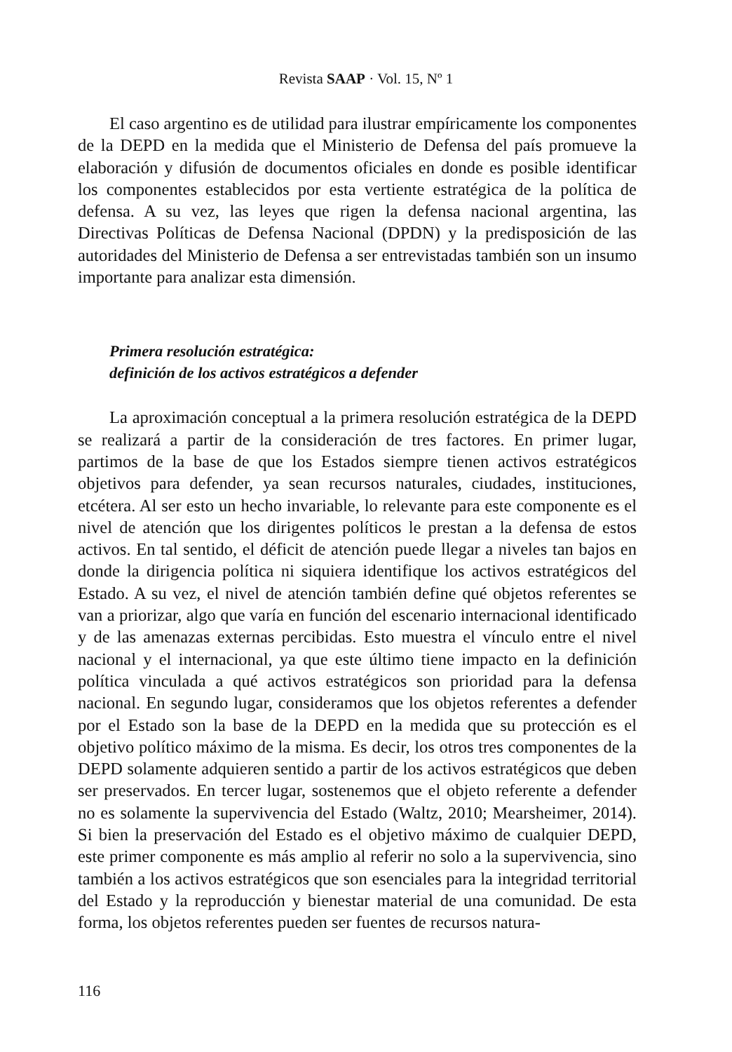Revista SAAP · Vol. 15, Nº 1
El caso argentino es de utilidad para ilustrar empíricamente los componentes de la DEPD en la medida que el Ministerio de Defensa del país promueve la elaboración y difusión de documentos oficiales en donde es posible identificar los componentes establecidos por esta vertiente estratégica de la política de defensa. A su vez, las leyes que rigen la defensa nacional argentina, las Directivas Políticas de Defensa Nacional (DPDN) y la predisposición de las autoridades del Ministerio de Defensa a ser entrevistadas también son un insumo importante para analizar esta dimensión.
Primera resolución estratégica:
definición de los activos estratégicos a defender
La aproximación conceptual a la primera resolución estratégica de la DEPD se realizará a partir de la consideración de tres factores. En primer lugar, partimos de la base de que los Estados siempre tienen activos estratégicos objetivos para defender, ya sean recursos naturales, ciudades, instituciones, etcétera. Al ser esto un hecho invariable, lo relevante para este componente es el nivel de atención que los dirigentes políticos le prestan a la defensa de estos activos. En tal sentido, el déficit de atención puede llegar a niveles tan bajos en donde la dirigencia política ni siquiera identifique los activos estratégicos del Estado. A su vez, el nivel de atención también define qué objetos referentes se van a priorizar, algo que varía en función del escenario internacional identificado y de las amenazas externas percibidas. Esto muestra el vínculo entre el nivel nacional y el internacional, ya que este último tiene impacto en la definición política vinculada a qué activos estratégicos son prioridad para la defensa nacional. En segundo lugar, consideramos que los objetos referentes a defender por el Estado son la base de la DEPD en la medida que su protección es el objetivo político máximo de la misma. Es decir, los otros tres componentes de la DEPD solamente adquieren sentido a partir de los activos estratégicos que deben ser preservados. En tercer lugar, sostenemos que el objeto referente a defender no es solamente la supervivencia del Estado (Waltz, 2010; Mearsheimer, 2014). Si bien la preservación del Estado es el objetivo máximo de cualquier DEPD, este primer componente es más amplio al referir no solo a la supervivencia, sino también a los activos estratégicos que son esenciales para la integridad territorial del Estado y la reproducción y bienestar material de una comunidad. De esta forma, los objetos referentes pueden ser fuentes de recursos natura-
116